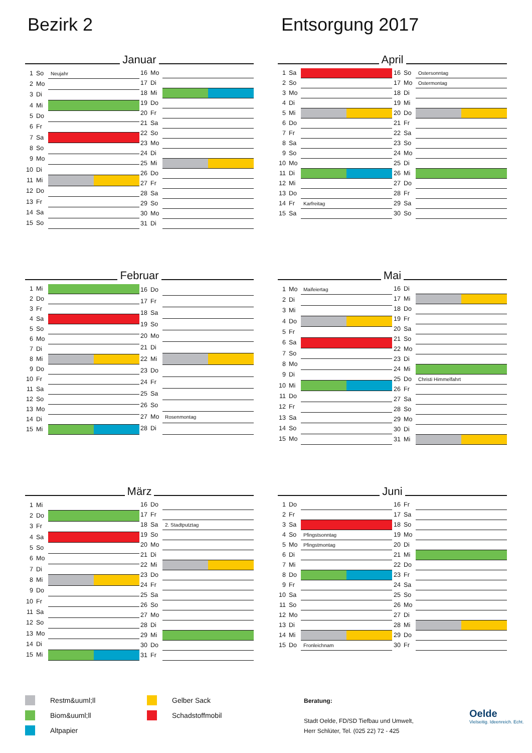Bezirk 2 Entsorgung 2017
Januar
| 1 | So | Neujahr |
| 2 | Mo | |
| 3 | Di | |
| 4 | Mi | |
| 5 | Do | |
| 6 | Fr | |
| 7 | Sa | |
| 8 | So | |
| 9 | Mo | |
| 10 | Di | |
| 11 | Mi | |
| 12 | Do | |
| 13 | Fr | |
| 14 | Sa | |
| 15 | So | |
| 16 | Mo | |
| 17 | Di | |
| 18 | Mi | |
| 19 | Do | |
| 20 | Fr | |
| 21 | Sa | |
| 22 | So | |
| 23 | Mo | |
| 24 | Di | |
| 25 | Mi | |
| 26 | Do | |
| 27 | Fr | |
| 28 | Sa | |
| 29 | So | |
| 30 | Mo | |
| 31 | Di | |
April
| 1 | Sa | |
| 2 | So | |
| 3 | Mo | |
| 4 | Di | |
| 5 | Mi | |
| 6 | Do | |
| 7 | Fr | |
| 8 | Sa | |
| 9 | So | |
| 10 | Mo | |
| 11 | Di | |
| 12 | Mi | |
| 13 | Do | |
| 14 | Fr | Karfreitag |
| 15 | Sa | |
| 16 | So | Ostersonntag |
| 17 | Mo | Ostermontag |
| 18 | Di | |
| 19 | Mi | |
| 20 | Do | |
| 21 | Fr | |
| 22 | Sa | |
| 23 | So | |
| 24 | Mo | |
| 25 | Di | |
| 26 | Mi | |
| 27 | Do | |
| 28 | Fr | |
| 29 | Sa | |
| 30 | So | |
Februar
| 1 | Mi | |
| 2 | Do | |
| 3 | Fr | |
| 4 | Sa | |
| 5 | So | |
| 6 | Mo | |
| 7 | Di | |
| 8 | Mi | |
| 9 | Do | |
| 10 | Fr | |
| 11 | Sa | |
| 12 | So | |
| 13 | Mo | |
| 14 | Di | |
| 15 | Mi | |
| 16 | Do | |
| 17 | Fr | |
| 18 | Sa | |
| 19 | So | |
| 20 | Mo | |
| 21 | Di | |
| 22 | Mi | |
| 23 | Do | |
| 24 | Fr | |
| 25 | Sa | |
| 26 | So | |
| 27 | Mo | Rosenmontag |
| 28 | Di | |
Mai
| 1 | Mo | Maifeiertag |
| 2 | Di | |
| 3 | Mi | |
| 4 | Do | |
| 5 | Fr | |
| 6 | Sa | |
| 7 | So | |
| 8 | Mo | |
| 9 | Di | |
| 10 | Mi | |
| 11 | Do | |
| 12 | Fr | |
| 13 | Sa | |
| 14 | So | |
| 15 | Mo | |
| 16 | Di | |
| 17 | Mi | |
| 18 | Do | |
| 19 | Fr | |
| 20 | Sa | |
| 21 | So | |
| 22 | Mo | |
| 23 | Di | |
| 24 | Mi | |
| 25 | Do | Christi Himmelfahrt |
| 26 | Fr | |
| 27 | Sa | |
| 28 | So | |
| 29 | Mo | |
| 30 | Di | |
| 31 | Mi | |
März
| 1 | Mi | |
| 2 | Do | |
| 3 | Fr | |
| 4 | Sa | |
| 5 | So | |
| 6 | Mo | |
| 7 | Di | |
| 8 | Mi | |
| 9 | Do | |
| 10 | Fr | |
| 11 | Sa | |
| 12 | So | |
| 13 | Mo | |
| 14 | Di | |
| 15 | Mi | |
| 16 | Do | |
| 17 | Fr | |
| 18 | Sa | 2. Stadtputztag |
| 19 | So | |
| 20 | Mo | |
| 21 | Di | |
| 22 | Mi | |
| 23 | Do | |
| 24 | Fr | |
| 25 | Sa | |
| 26 | So | |
| 27 | Mo | |
| 28 | Di | |
| 29 | Mi | |
| 30 | Do | |
| 31 | Fr | |
Juni
| 1 | Do | |
| 2 | Fr | |
| 3 | Sa | |
| 4 | So | Pfingstsonntag |
| 5 | Mo | Pfingstmontag |
| 6 | Di | |
| 7 | Mi | |
| 8 | Do | |
| 9 | Fr | |
| 10 | Sa | |
| 11 | So | |
| 12 | Mo | |
| 13 | Di | |
| 14 | Mi | |
| 15 | Do | Fronleichnam |
| 16 | Fr | |
| 17 | Sa | |
| 18 | So | |
| 19 | Mo | |
| 20 | Di | |
| 21 | Mi | |
| 22 | Do | |
| 23 | Fr | |
| 24 | Sa | |
| 25 | So | |
| 26 | Mo | |
| 27 | Di | |
| 28 | Mi | |
| 29 | Do | |
| 30 | Fr | |
Restm&uuml;ll
Biom&uuml;ll
Altpapier
Gelber Sack
Schadstoffmobil
Beratung:
Stadt Oelde, FD/SD Tiefbau und Umwelt,
Herr Schlüter, Tel. (025 22) 72 - 425
Oelde
Vielseitig. Ideenreich. Echt.